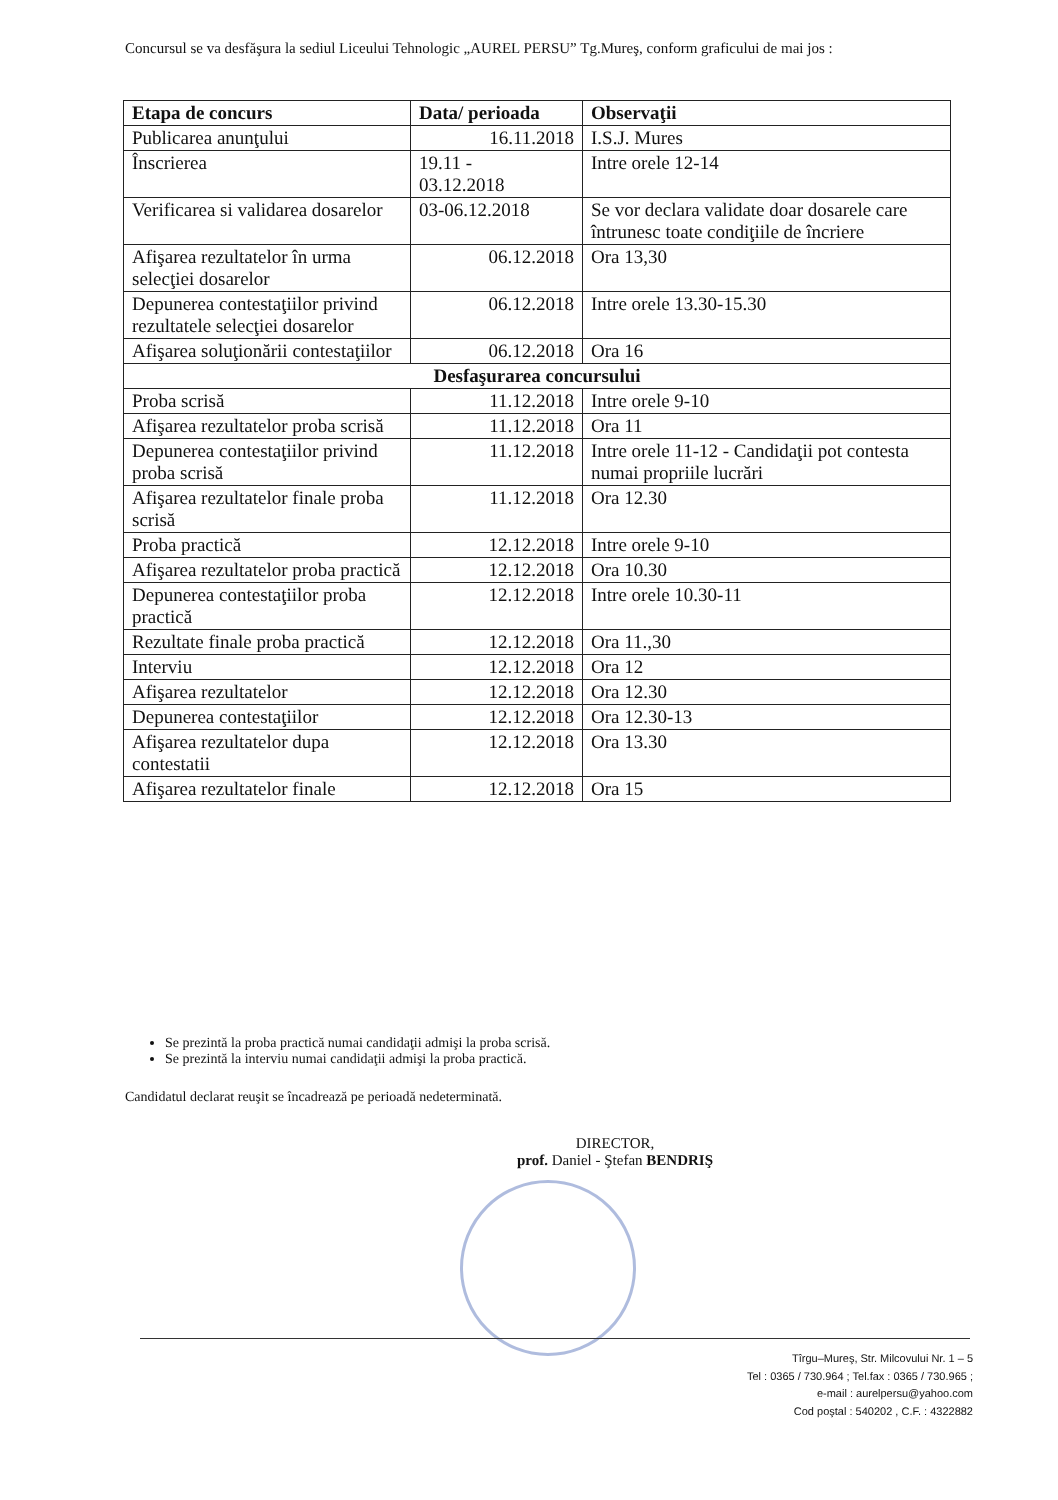Concursul se va desfăşura la sediul Liceului Tehnologic „AUREL PERSU” Tg.Mureş, conform graficului de mai jos :
| Etapa de concurs | Data/ perioada | Observaţii |
| --- | --- | --- |
| Publicarea anunţului | 16.11.2018 | I.S.J. Mures |
| Înscrierea | 19.11 - 03.12.2018 | Intre orele 12-14 |
| Verificarea si validarea dosarelor | 03-06.12.2018 | Se vor declara validate doar dosarele care întrunesc toate condiţiile de încriere |
| Afişarea rezultatelor în urma selecţiei dosarelor | 06.12.2018 | Ora 13,30 |
| Depunerea contestaţiilor privind rezultatele selecţiei dosarelor | 06.12.2018 | Intre orele 13.30-15.30 |
| Afişarea soluţionării contestaţiilor | 06.12.2018 | Ora 16 |
| Desfaşurarea concursului | | |
| Proba scrisă | 11.12.2018 | Intre orele 9-10 |
| Afişarea rezultatelor proba scrisă | 11.12.2018 | Ora 11 |
| Depunerea contestaţiilor privind proba scrisă | 11.12.2018 | Intre orele 11-12 - Candidaţii pot contesta numai propriile lucrări |
| Afişarea rezultatelor finale proba scrisă | 11.12.2018 | Ora 12.30 |
| Proba practică | 12.12.2018 | Intre orele 9-10 |
| Afişarea rezultatelor proba practică | 12.12.2018 | Ora 10.30 |
| Depunerea contestaţiilor proba practică | 12.12.2018 | Intre orele 10.30-11 |
| Rezultate finale proba practică | 12.12.2018 | Ora 11.,30 |
| Interviu | 12.12.2018 | Ora 12 |
| Afişarea rezultatelor | 12.12.2018 | Ora 12.30 |
| Depunerea contestaţiilor | 12.12.2018 | Ora 12.30-13 |
| Afişarea rezultatelor dupa contestatii | 12.12.2018 | Ora 13.30 |
| Afişarea rezultatelor finale | 12.12.2018 | Ora 15 |
Se prezintă la proba practică numai candidaţii admişi la proba scrisă.
Se prezintă la interviu numai candidaţii admişi la proba practică.
Candidatul declarat reuşit se încadrează pe perioadă nedeterminată.
DIRECTOR,
prof. Daniel - Ştefan BENDRIŞ
Tîrgu–Mureş, Str. Milcovului Nr. 1 – 5
Tel : 0365 / 730.964 ; Tel.fax : 0365 / 730.965 ;
e-mail : aurelpersu@yahoo.com
Cod poştal : 540202 , C.F. : 4322882